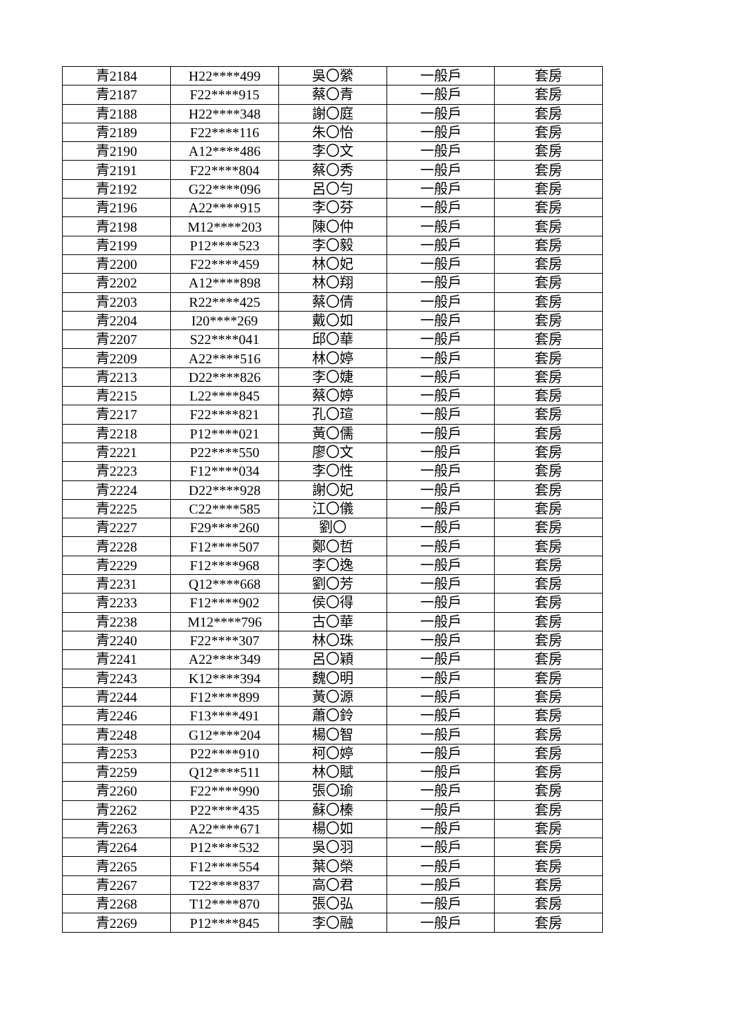| 青2184 | H22****499 | 吳〇縈 | 一般戶 | 套房 |
| 青2187 | F22****915 | 蔡〇青 | 一般戶 | 套房 |
| 青2188 | H22****348 | 謝〇庭 | 一般戶 | 套房 |
| 青2189 | F22****116 | 朱〇怡 | 一般戶 | 套房 |
| 青2190 | A12****486 | 李〇文 | 一般戶 | 套房 |
| 青2191 | F22****804 | 蔡〇秀 | 一般戶 | 套房 |
| 青2192 | G22****096 | 呂〇勻 | 一般戶 | 套房 |
| 青2196 | A22****915 | 李〇芬 | 一般戶 | 套房 |
| 青2198 | M12****203 | 陳〇仲 | 一般戶 | 套房 |
| 青2199 | P12****523 | 李〇毅 | 一般戶 | 套房 |
| 青2200 | F22****459 | 林〇妃 | 一般戶 | 套房 |
| 青2202 | A12****898 | 林〇翔 | 一般戶 | 套房 |
| 青2203 | R22****425 | 蔡〇倩 | 一般戶 | 套房 |
| 青2204 | I20****269 | 戴〇如 | 一般戶 | 套房 |
| 青2207 | S22****041 | 邱〇華 | 一般戶 | 套房 |
| 青2209 | A22****516 | 林〇婷 | 一般戶 | 套房 |
| 青2213 | D22****826 | 李〇婕 | 一般戶 | 套房 |
| 青2215 | L22****845 | 蔡〇婷 | 一般戶 | 套房 |
| 青2217 | F22****821 | 孔〇瑄 | 一般戶 | 套房 |
| 青2218 | P12****021 | 黃〇儒 | 一般戶 | 套房 |
| 青2221 | P22****550 | 廖〇文 | 一般戶 | 套房 |
| 青2223 | F12****034 | 李〇性 | 一般戶 | 套房 |
| 青2224 | D22****928 | 謝〇妃 | 一般戶 | 套房 |
| 青2225 | C22****585 | 江〇儀 | 一般戶 | 套房 |
| 青2227 | F29****260 | 劉〇 | 一般戶 | 套房 |
| 青2228 | F12****507 | 鄭〇哲 | 一般戶 | 套房 |
| 青2229 | F12****968 | 李〇逸 | 一般戶 | 套房 |
| 青2231 | Q12****668 | 劉〇芳 | 一般戶 | 套房 |
| 青2233 | F12****902 | 侯〇得 | 一般戶 | 套房 |
| 青2238 | M12****796 | 古〇華 | 一般戶 | 套房 |
| 青2240 | F22****307 | 林〇珠 | 一般戶 | 套房 |
| 青2241 | A22****349 | 呂〇穎 | 一般戶 | 套房 |
| 青2243 | K12****394 | 魏〇明 | 一般戶 | 套房 |
| 青2244 | F12****899 | 黃〇源 | 一般戶 | 套房 |
| 青2246 | F13****491 | 蕭〇鈴 | 一般戶 | 套房 |
| 青2248 | G12****204 | 楊〇智 | 一般戶 | 套房 |
| 青2253 | P22****910 | 柯〇婷 | 一般戶 | 套房 |
| 青2259 | Q12****511 | 林〇賦 | 一般戶 | 套房 |
| 青2260 | F22****990 | 張〇瑜 | 一般戶 | 套房 |
| 青2262 | P22****435 | 蘇〇榛 | 一般戶 | 套房 |
| 青2263 | A22****671 | 楊〇如 | 一般戶 | 套房 |
| 青2264 | P12****532 | 吳〇羽 | 一般戶 | 套房 |
| 青2265 | F12****554 | 葉〇榮 | 一般戶 | 套房 |
| 青2267 | T22****837 | 高〇君 | 一般戶 | 套房 |
| 青2268 | T12****870 | 張〇弘 | 一般戶 | 套房 |
| 青2269 | P12****845 | 李〇融 | 一般戶 | 套房 |